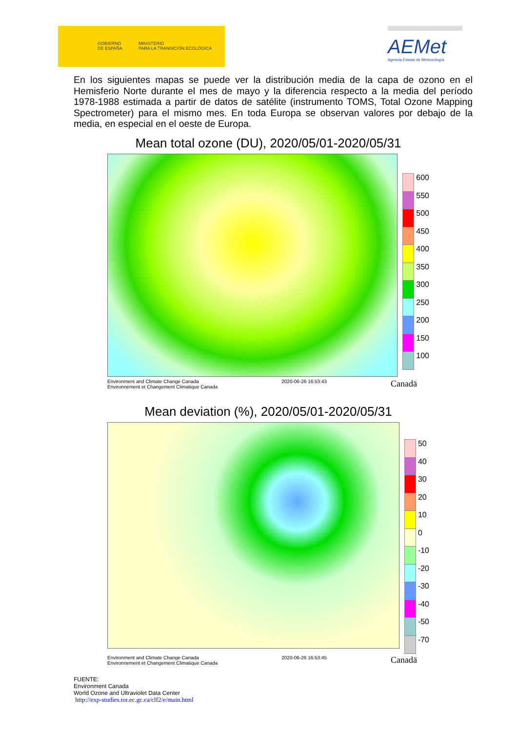GOBIERNO
DE ESPAÑA
MINISTERIO
PARA LA TRANSICIÓN ECOLÓGICA
AEMet
Agencia Estatal de Meteorología
En los siguientes mapas se puede ver la distribución media de la capa de ozono en el Hemisferio Norte durante el mes de mayo y la diferencia respecto a la media del período 1978-1988 estimada a partir de datos de satélite (instrumento TOMS, Total Ozone Mapping Spectrometer) para el mismo mes. En toda Europa se observan valores por debajo de la media, en especial en el oeste de Europa.
Mean total ozone (DU), 2020/05/01-2020/05/31
600
550
500
450
400
350
300
250
200
150
100
Environment and Climate Change Canada
Environnement et Changement Climatique Canada 2020-06-26 16:53:43 Canadä
Mean deviation (%), 2020/05/01-2020/05/31
50
40
30
20
10
0
-10
-20
-30
-40
-50
-70
Environment and Climate Change Canada
Environnement et Changement Climatique Canada 2020-06-26 16:53:45 Canadä
FUENTE:
Environment Canada
World Ozone and Ultraviolet Data Center
http://exp-studies.tor.ec.gc.ca/clf2/e/main.html